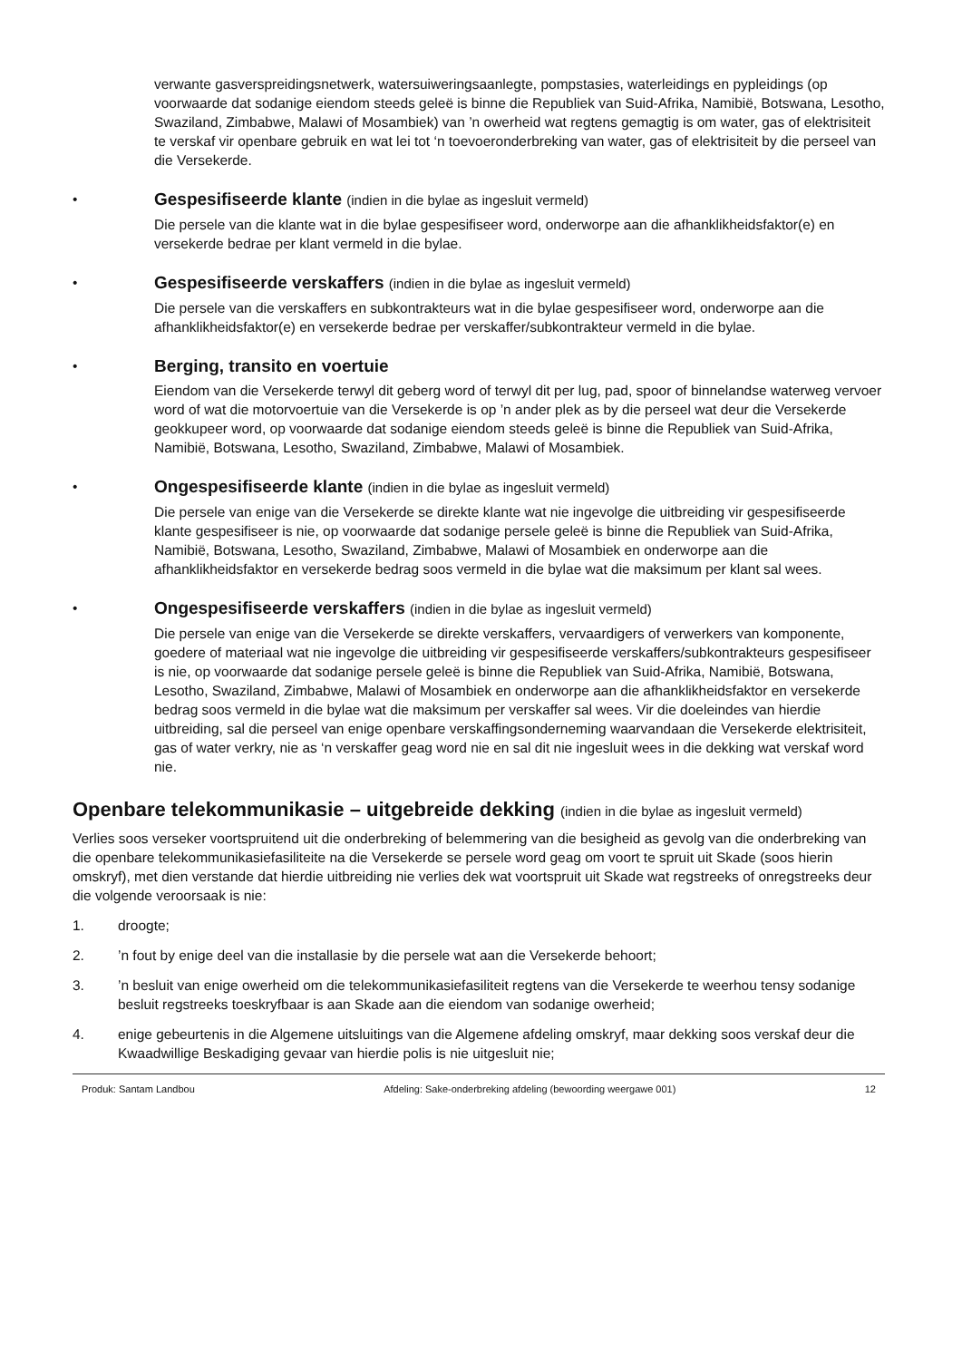verwante gasverspreidingsnetwerk, watersuiweringsaanlegte, pompstasies, waterleidings en pypleidings (op voorwaarde dat sodanige eiendom steeds geleë is binne die Republiek van Suid-Afrika, Namibië, Botswana, Lesotho, Swaziland, Zimbabwe, Malawi of Mosambiek) van ’n owerheid wat regtens gemagtig is om water, gas of elektrisiteit te verskaf vir openbare gebruik en wat lei tot ‘n toevoeronderbreking van water, gas of elektrisiteit by die perseel van die Versekerde.
•
Gespesifiseerde klante (indien in die bylae as ingesluit vermeld)
Die persele van die klante wat in die bylae gespesifiseer word, onderworpe aan die afhanklikheidsfaktor(e) en versekerde bedrae per klant vermeld in die bylae.
•
Gespesifiseerde verskaffers (indien in die bylae as ingesluit vermeld)
Die persele van die verskaffers en subkontrakteurs wat in die bylae gespesifiseer word, onderworpe aan die afhanklikheidsfaktor(e) en versekerde bedrae per verskaffer/subkontrakteur vermeld in die bylae.
•
Berging, transito en voertuie
Eiendom van die Versekerde terwyl dit geberg word of terwyl dit per lug, pad, spoor of binnelandse waterweg vervoer word of wat die motorvoertuie van die Versekerde is op ’n ander plek as by die perseel wat deur die Versekerde geokkupeer word, op voorwaarde dat sodanige eiendom steeds geleë is binne die Republiek van Suid-Afrika, Namibië, Botswana, Lesotho, Swaziland, Zimbabwe, Malawi of Mosambiek.
•
Ongespesifiseerde klante (indien in die bylae as ingesluit vermeld)
Die persele van enige van die Versekerde se direkte klante wat nie ingevolge die uitbreiding vir gespesifiseerde klante gespesifiseer is nie, op voorwaarde dat sodanige persele geleë is binne die Republiek van Suid-Afrika, Namibië, Botswana, Lesotho, Swaziland, Zimbabwe, Malawi of Mosambiek en onderworpe aan die afhanklikheidsfaktor en versekerde bedrag soos vermeld in die bylae wat die maksimum per klant sal wees.
•
Ongespesifiseerde verskaffers (indien in die bylae as ingesluit vermeld)
Die persele van enige van die Versekerde se direkte verskaffers, vervaardigers of verwerkers van komponente, goedere of materiaal wat nie ingevolge die uitbreiding vir gespesifiseerde verskaffers/subkontrakteurs gespesifiseer is nie, op voorwaarde dat sodanige persele geleë is binne die Republiek van Suid-Afrika, Namibië, Botswana, Lesotho, Swaziland, Zimbabwe, Malawi of Mosambiek en onderworpe aan die afhanklikheidsfaktor en versekerde bedrag soos vermeld in die bylae wat die maksimum per verskaffer sal wees. Vir die doeleindes van hierdie uitbreiding, sal die perseel van enige openbare verskaffingsonderneming waarvandaan die Versekerde elektrisiteit, gas of water verkry, nie as ‘n verskaffer geag word nie en sal dit nie ingesluit wees in die dekking wat verskaf word nie.
Openbare telekommunikasie – uitgebreide dekking (indien in die bylae as ingesluit vermeld)
Verlies soos verseker voortspruitend uit die onderbreking of belemmering van die besigheid as gevolg van die onderbreking van die openbare telekommunikasiefasiliteite na die Versekerde se persele word geag om voort te spruit uit Skade (soos hierin omskryf), met dien verstande dat hierdie uitbreiding nie verlies dek wat voortspruit uit Skade wat regstreeks of onregstreeks deur die volgende veroorsaak is nie:
1. droogte;
2. ’n fout by enige deel van die installasie by die persele wat aan die Versekerde behoort;
3. ’n besluit van enige owerheid om die telekommunikasiefasiliteit regtens van die Versekerde te weerhou tensy sodanige besluit regstreeks toeskryfbaar is aan Skade aan die eiendom van sodanige owerheid;
4. enige gebeurtenis in die Algemene uitsluitings van die Algemene afdeling omskryf, maar dekking soos verskaf deur die Kwaadwillige Beskadiging gevaar van hierdie polis is nie uitgesluit nie;
Produk: Santam Landbou Afdeling: Sake-onderbreking afdeling (bewoording weergawe 001) 12